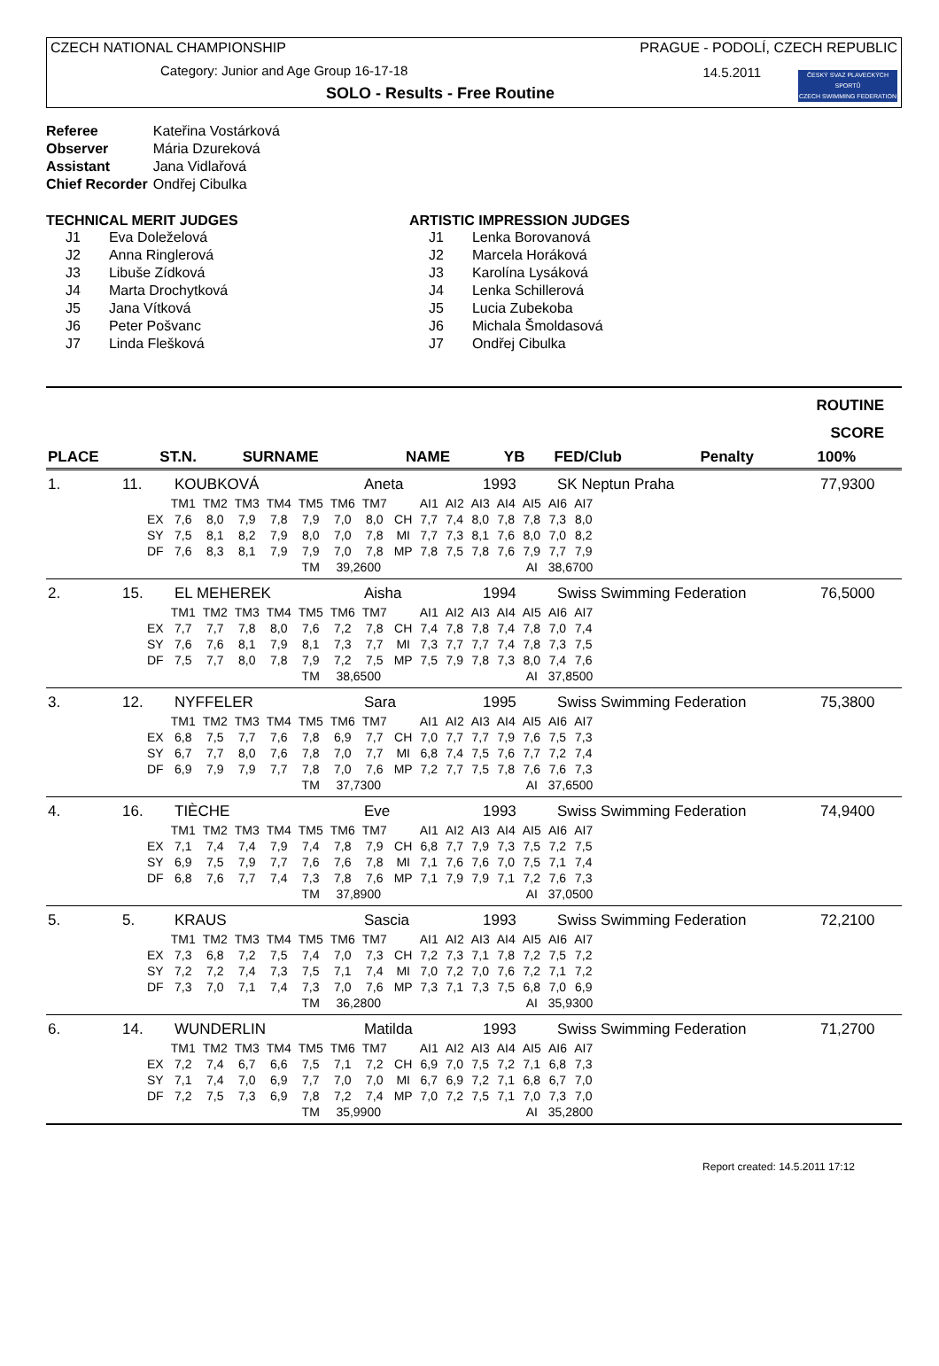CZECH NATIONAL CHAMPIONSHIP
Category: Junior and Age Group 16-17-18
SOLO - Results - Free Routine
PRAGUE - PODOLÍ, CZECH REPUBLIC
14.5.2011
ČESKÝ SVAZ PLAVECKÝCH SPORTŮ
CZECH SWIMMING FEDERATION
| Referee | Kateřina Vostárková |
| Observer | Mária Dzureková |
| Assistant | Jana Vidlařová |
| Chief Recorder | Ondřej Cibulka |
TECHNICAL MERIT JUDGES
| J1 | Eva Doleželová |
| J2 | Anna Ringlerová |
| J3 | Libuše Zídková |
| J4 | Marta Drochytková |
| J5 | Jana Vítková |
| J6 | Peter Pošvanc |
| J7 | Linda Flešková |
ARTISTIC IMPRESSION JUDGES
| J1 | Lenka Borovanová |
| J2 | Marcela Horáková |
| J3 | Karolína Lysáková |
| J4 | Lenka Schillerová |
| J5 | Lucia Zubekoba |
| J6 | Michala Šmoldasová |
| J7 | Ondřej Cibulka |
ROUTINE
SCORE
| PLACE | ST.N. | SURNAME | NAME | YB | FED/Club | Penalty | 100% |
| --- | --- | --- | --- | --- | --- | --- | --- |
| 1. | 11. | KOUBKOVÁ | Aneta | 1993 | SK Neptun Praha | 77,9300 |
| | TM1 | TM2 | TM3 | TM4 | TM5 | TM6 | TM7 | | AI1 | AI2 | AI3 | AI4 | AI5 | AI6 | AI7 |
| EX | 7,6 | 8,0 | 7,9 | 7,8 | 7,9 | 7,0 | 8,0 | CH | 7,7 | 7,4 | 8,0 | 7,8 | 7,8 | 7,3 | 8,0 |
| SY | 7,5 | 8,1 | 8,2 | 7,9 | 8,0 | 7,0 | 7,8 | MI | 7,7 | 7,3 | 8,1 | 7,6 | 8,0 | 7,0 | 8,2 |
| DF | 7,6 | 8,3 | 8,1 | 7,9 | 7,9 | 7,0 | 7,8 | MP | 7,8 | 7,5 | 7,8 | 7,6 | 7,9 | 7,7 | 7,9 |
| | | | | | TM | 39,2600 | | | | | | | AI | 38,6700 | |
| 2. | 15. | EL MEHEREK | Aisha | 1994 | Swiss Swimming Federation | 76,5000 |
| | TM1 | TM2 | TM3 | TM4 | TM5 | TM6 | TM7 | | AI1 | AI2 | AI3 | AI4 | AI5 | AI6 | AI7 |
| EX | 7,7 | 7,7 | 7,8 | 8,0 | 7,6 | 7,2 | 7,8 | CH | 7,4 | 7,8 | 7,8 | 7,4 | 7,8 | 7,0 | 7,4 |
| SY | 7,6 | 7,6 | 8,1 | 7,9 | 8,1 | 7,3 | 7,7 | MI | 7,3 | 7,7 | 7,7 | 7,4 | 7,8 | 7,3 | 7,5 |
| DF | 7,5 | 7,7 | 8,0 | 7,8 | 7,9 | 7,2 | 7,5 | MP | 7,5 | 7,9 | 7,8 | 7,3 | 8,0 | 7,4 | 7,6 |
| | | | | | TM | 38,6500 | | | | | | | AI | 37,8500 | |
| 3. | 12. | NYFFELER | Sara | 1995 | Swiss Swimming Federation | 75,3800 |
| | TM1 | TM2 | TM3 | TM4 | TM5 | TM6 | TM7 | | AI1 | AI2 | AI3 | AI4 | AI5 | AI6 | AI7 |
| EX | 6,8 | 7,5 | 7,7 | 7,6 | 7,8 | 6,9 | 7,7 | CH | 7,0 | 7,7 | 7,7 | 7,9 | 7,6 | 7,5 | 7,3 |
| SY | 6,7 | 7,7 | 8,0 | 7,6 | 7,8 | 7,0 | 7,7 | MI | 6,8 | 7,4 | 7,5 | 7,6 | 7,7 | 7,2 | 7,4 |
| DF | 6,9 | 7,9 | 7,9 | 7,7 | 7,8 | 7,0 | 7,6 | MP | 7,2 | 7,7 | 7,5 | 7,8 | 7,6 | 7,6 | 7,3 |
| | | | | | TM | 37,7300 | | | | | | | AI | 37,6500 | |
| 4. | 16. | TIÈCHE | Eve | 1993 | Swiss Swimming Federation | 74,9400 |
| | TM1 | TM2 | TM3 | TM4 | TM5 | TM6 | TM7 | | AI1 | AI2 | AI3 | AI4 | AI5 | AI6 | AI7 |
| EX | 7,1 | 7,4 | 7,4 | 7,9 | 7,4 | 7,8 | 7,9 | CH | 6,8 | 7,7 | 7,9 | 7,3 | 7,5 | 7,2 | 7,5 |
| SY | 6,9 | 7,5 | 7,9 | 7,7 | 7,6 | 7,6 | 7,8 | MI | 7,1 | 7,6 | 7,6 | 7,0 | 7,5 | 7,1 | 7,4 |
| DF | 6,8 | 7,6 | 7,7 | 7,4 | 7,3 | 7,8 | 7,6 | MP | 7,1 | 7,9 | 7,9 | 7,1 | 7,2 | 7,6 | 7,3 |
| | | | | | TM | 37,8900 | | | | | | | AI | 37,0500 | |
| 5. | 5. | KRAUS | Sascia | 1993 | Swiss Swimming Federation | 72,2100 |
| | TM1 | TM2 | TM3 | TM4 | TM5 | TM6 | TM7 | | AI1 | AI2 | AI3 | AI4 | AI5 | AI6 | AI7 |
| EX | 7,3 | 6,8 | 7,2 | 7,5 | 7,4 | 7,0 | 7,3 | CH | 7,2 | 7,3 | 7,1 | 7,8 | 7,2 | 7,5 | 7,2 |
| SY | 7,2 | 7,2 | 7,4 | 7,3 | 7,5 | 7,1 | 7,4 | MI | 7,0 | 7,2 | 7,0 | 7,6 | 7,2 | 7,1 | 7,2 |
| DF | 7,3 | 7,0 | 7,1 | 7,4 | 7,3 | 7,0 | 7,6 | MP | 7,3 | 7,1 | 7,3 | 7,5 | 6,8 | 7,0 | 6,9 |
| | | | | | TM | 36,2800 | | | | | | | AI | 35,9300 | |
| 6. | 14. | WUNDERLIN | Matilda | 1993 | Swiss Swimming Federation | 71,2700 |
| | TM1 | TM2 | TM3 | TM4 | TM5 | TM6 | TM7 | | AI1 | AI2 | AI3 | AI4 | AI5 | AI6 | AI7 |
| EX | 7,2 | 7,4 | 6,7 | 6,6 | 7,5 | 7,1 | 7,2 | CH | 6,9 | 7,0 | 7,5 | 7,2 | 7,1 | 6,8 | 7,3 |
| SY | 7,1 | 7,4 | 7,0 | 6,9 | 7,7 | 7,0 | 7,0 | MI | 6,7 | 6,9 | 7,2 | 7,1 | 6,8 | 6,7 | 7,0 |
| DF | 7,2 | 7,5 | 7,3 | 6,9 | 7,8 | 7,2 | 7,4 | MP | 7,0 | 7,2 | 7,5 | 7,1 | 7,0 | 7,3 | 7,0 |
| | | | | | TM | 35,9900 | | | | | | | AI | 35,2800 | |
Report created: 14.5.2011 17:12